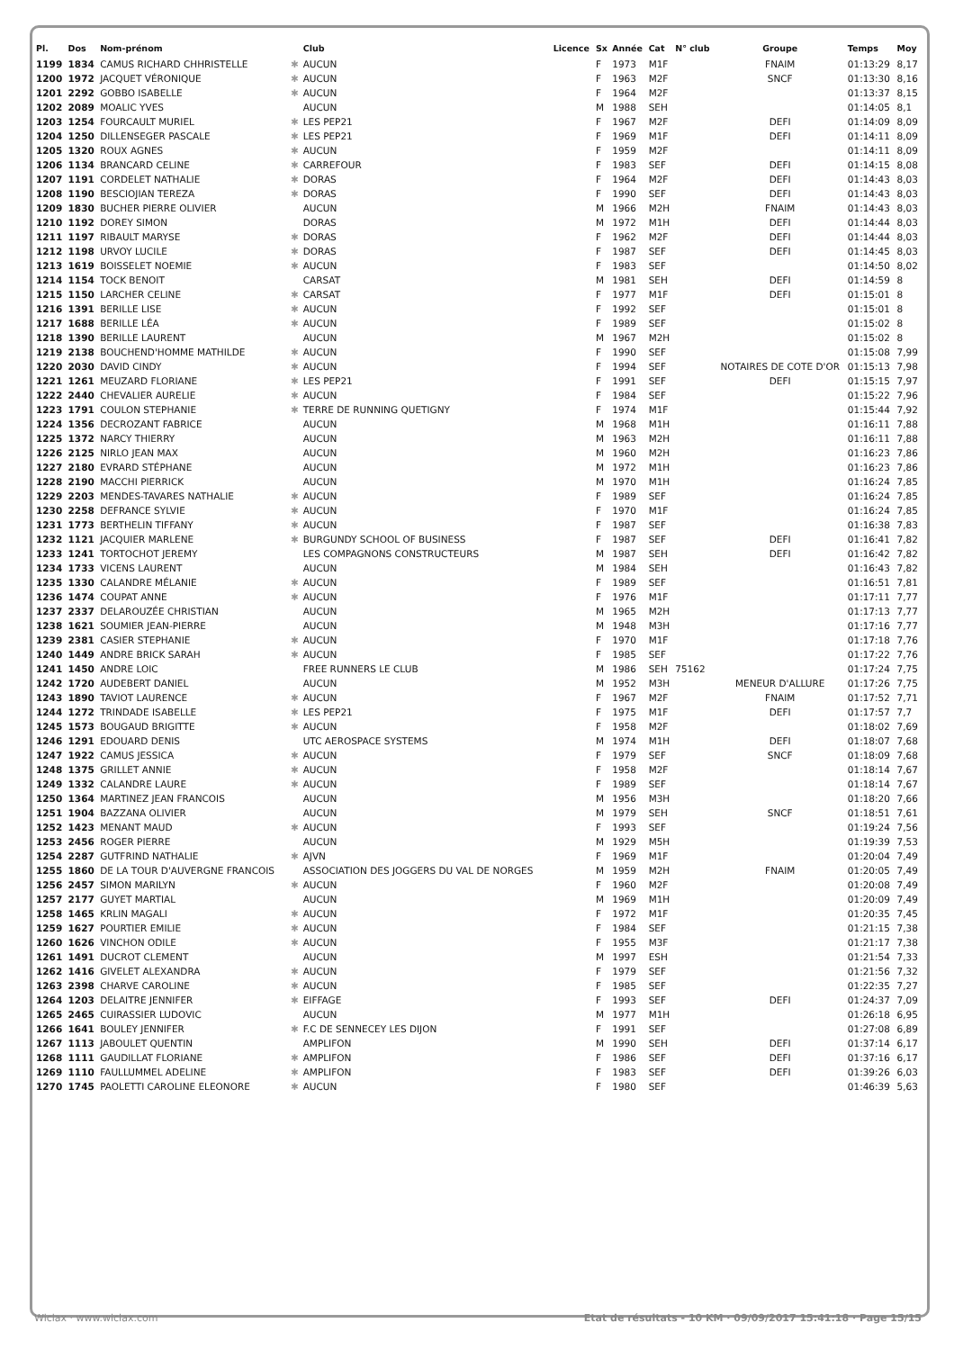| Pl. | Dos | Nom-prénom | | Club | Licence | Sx | Année | Cat | N° club | Groupe | Temps | Moy |
| --- | --- | --- | --- | --- | --- | --- | --- | --- | --- | --- | --- | --- |
| 1199 | 1834 | CAMUS RICHARD CHHRISTELLE | ✱ | AUCUN | | F | 1973 | M1F | | FNAIM | 01:13:29 | 8,17 |
| 1200 | 1972 | JACQUET VÉRONIQUE | ✱ | AUCUN | | F | 1963 | M2F | | SNCF | 01:13:30 | 8,16 |
| 1201 | 2292 | GOBBO ISABELLE | ✱ | AUCUN | | F | 1964 | M2F | | | 01:13:37 | 8,15 |
| 1202 | 2089 | MOALIC YVES | | AUCUN | | M | 1988 | SEH | | | 01:14:05 | 8,1 |
| 1203 | 1254 | FOURCAULT MURIEL | ✱ | LES PEP21 | | F | 1967 | M2F | | DEFI | 01:14:09 | 8,09 |
| 1204 | 1250 | DILLENSEGER PASCALE | ✱ | LES PEP21 | | F | 1969 | M1F | | DEFI | 01:14:11 | 8,09 |
| 1205 | 1320 | ROUX AGNES | ✱ | AUCUN | | F | 1959 | M2F | | | 01:14:11 | 8,09 |
| 1206 | 1134 | BRANCARD CELINE | ✱ | CARREFOUR | | F | 1983 | SEF | | DEFI | 01:14:15 | 8,08 |
| 1207 | 1191 | CORDELET NATHALIE | ✱ | DORAS | | F | 1964 | M2F | | DEFI | 01:14:43 | 8,03 |
| 1208 | 1190 | BESCIOJIAN TEREZA | ✱ | DORAS | | F | 1990 | SEF | | DEFI | 01:14:43 | 8,03 |
| 1209 | 1830 | BUCHER PIERRE OLIVIER | | AUCUN | | M | 1966 | M2H | | FNAIM | 01:14:43 | 8,03 |
| 1210 | 1192 | DOREY SIMON | | DORAS | | M | 1972 | M1H | | DEFI | 01:14:44 | 8,03 |
| 1211 | 1197 | RIBAULT MARYSE | ✱ | DORAS | | F | 1962 | M2F | | DEFI | 01:14:44 | 8,03 |
| 1212 | 1198 | URVOY LUCILE | ✱ | DORAS | | F | 1987 | SEF | | DEFI | 01:14:45 | 8,03 |
| 1213 | 1619 | BOISSELET NOEMIE | ✱ | AUCUN | | F | 1983 | SEF | | | 01:14:50 | 8,02 |
| 1214 | 1154 | TOCK BENOIT | | CARSAT | | M | 1981 | SEH | | DEFI | 01:14:59 | 8 |
| 1215 | 1150 | LARCHER CELINE | ✱ | CARSAT | | F | 1977 | M1F | | DEFI | 01:15:01 | 8 |
| 1216 | 1391 | BERILLE LISE | ✱ | AUCUN | | F | 1992 | SEF | | | 01:15:01 | 8 |
| 1217 | 1688 | BERILLE LÉA | ✱ | AUCUN | | F | 1989 | SEF | | | 01:15:02 | 8 |
| 1218 | 1390 | BERILLE LAURENT | | AUCUN | | M | 1967 | M2H | | | 01:15:02 | 8 |
| 1219 | 2138 | BOUCHEND'HOMME MATHILDE | ✱ | AUCUN | | F | 1990 | SEF | | | 01:15:08 | 7,99 |
| 1220 | 2030 | DAVID CINDY | ✱ | AUCUN | | F | 1994 | SEF | | NOTAIRES DE COTE D'OR | 01:15:13 | 7,98 |
| 1221 | 1261 | MEUZARD FLORIANE | ✱ | LES PEP21 | | F | 1991 | SEF | | DEFI | 01:15:15 | 7,97 |
| 1222 | 2440 | CHEVALIER AURELIE | ✱ | AUCUN | | F | 1984 | SEF | | | 01:15:22 | 7,96 |
| 1223 | 1791 | COULON STEPHANIE | ✱ | TERRE DE RUNNING QUETIGNY | | F | 1974 | M1F | | | 01:15:44 | 7,92 |
| 1224 | 1356 | DECROZANT FABRICE | | AUCUN | | M | 1968 | M1H | | | 01:16:11 | 7,88 |
| 1225 | 1372 | NARCY THIERRY | | AUCUN | | M | 1963 | M2H | | | 01:16:11 | 7,88 |
| 1226 | 2125 | NIRLO JEAN MAX | | AUCUN | | M | 1960 | M2H | | | 01:16:23 | 7,86 |
| 1227 | 2180 | EVRARD STÉPHANE | | AUCUN | | M | 1972 | M1H | | | 01:16:23 | 7,86 |
| 1228 | 2190 | MACCHI PIERRICK | | AUCUN | | M | 1970 | M1H | | | 01:16:24 | 7,85 |
| 1229 | 2203 | MENDES-TAVARES NATHALIE | ✱ | AUCUN | | F | 1989 | SEF | | | 01:16:24 | 7,85 |
| 1230 | 2258 | DEFRANCE SYLVIE | ✱ | AUCUN | | F | 1970 | M1F | | | 01:16:24 | 7,85 |
| 1231 | 1773 | BERTHELIN TIFFANY | ✱ | AUCUN | | F | 1987 | SEF | | | 01:16:38 | 7,83 |
| 1232 | 1121 | JACQUIER MARLENE | ✱ | BURGUNDY SCHOOL OF BUSINESS | | F | 1987 | SEF | | DEFI | 01:16:41 | 7,82 |
| 1233 | 1241 | TORTOCHOT JEREMY | | LES COMPAGNONS CONSTRUCTEURS | | M | 1987 | SEH | | DEFI | 01:16:42 | 7,82 |
| 1234 | 1733 | VICENS LAURENT | | AUCUN | | M | 1984 | SEH | | | 01:16:43 | 7,82 |
| 1235 | 1330 | CALANDRE MÉLANIE | ✱ | AUCUN | | F | 1989 | SEF | | | 01:16:51 | 7,81 |
| 1236 | 1474 | COUPAT ANNE | ✱ | AUCUN | | F | 1976 | M1F | | | 01:17:11 | 7,77 |
| 1237 | 2337 | DELAROUZÉE CHRISTIAN | | AUCUN | | M | 1965 | M2H | | | 01:17:13 | 7,77 |
| 1238 | 1621 | SOUMIER JEAN-PIERRE | | AUCUN | | M | 1948 | M3H | | | 01:17:16 | 7,77 |
| 1239 | 2381 | CASIER STEPHANIE | ✱ | AUCUN | | F | 1970 | M1F | | | 01:17:18 | 7,76 |
| 1240 | 1449 | ANDRE BRICK SARAH | ✱ | AUCUN | | F | 1985 | SEF | | | 01:17:22 | 7,76 |
| 1241 | 1450 | ANDRE LOIC | | FREE RUNNERS LE CLUB | | M | 1986 | SEH | 75162 | | 01:17:24 | 7,75 |
| 1242 | 1720 | AUDEBERT DANIEL | | AUCUN | | M | 1952 | M3H | | MENEUR D'ALLURE | 01:17:26 | 7,75 |
| 1243 | 1890 | TAVIOT LAURENCE | ✱ | AUCUN | | F | 1967 | M2F | | FNAIM | 01:17:52 | 7,71 |
| 1244 | 1272 | TRINDADE ISABELLE | ✱ | LES PEP21 | | F | 1975 | M1F | | DEFI | 01:17:57 | 7,7 |
| 1245 | 1573 | BOUGAUD BRIGITTE | ✱ | AUCUN | | F | 1958 | M2F | | | 01:18:02 | 7,69 |
| 1246 | 1291 | EDOUARD DENIS | | UTC AEROSPACE SYSTEMS | | M | 1974 | M1H | | DEFI | 01:18:07 | 7,68 |
| 1247 | 1922 | CAMUS JESSICA | ✱ | AUCUN | | F | 1979 | SEF | | SNCF | 01:18:09 | 7,68 |
| 1248 | 1375 | GRILLET ANNIE | ✱ | AUCUN | | F | 1958 | M2F | | | 01:18:14 | 7,67 |
| 1249 | 1332 | CALANDRE LAURE | ✱ | AUCUN | | F | 1989 | SEF | | | 01:18:14 | 7,67 |
| 1250 | 1364 | MARTINEZ JEAN FRANCOIS | | AUCUN | | M | 1956 | M3H | | | 01:18:20 | 7,66 |
| 1251 | 1904 | BAZZANA OLIVIER | | AUCUN | | M | 1979 | SEH | | SNCF | 01:18:51 | 7,61 |
| 1252 | 1423 | MENANT MAUD | ✱ | AUCUN | | F | 1993 | SEF | | | 01:19:24 | 7,56 |
| 1253 | 2456 | ROGER PIERRE | | AUCUN | | M | 1929 | M5H | | | 01:19:39 | 7,53 |
| 1254 | 2287 | GUTFRIND NATHALIE | ✱ | AJVN | | F | 1969 | M1F | | | 01:20:04 | 7,49 |
| 1255 | 1860 | DE LA TOUR D'AUVERGNE FRANCOIS | | ASSOCIATION DES JOGGERS DU VAL DE NORGES | | M | 1959 | M2H | | FNAIM | 01:20:05 | 7,49 |
| 1256 | 2457 | SIMON MARILYN | ✱ | AUCUN | | F | 1960 | M2F | | | 01:20:08 | 7,49 |
| 1257 | 2177 | GUYET MARTIAL | | AUCUN | | M | 1969 | M1H | | | 01:20:09 | 7,49 |
| 1258 | 1465 | KRLIN MAGALI | ✱ | AUCUN | | F | 1972 | M1F | | | 01:20:35 | 7,45 |
| 1259 | 1627 | POURTIER EMILIE | ✱ | AUCUN | | F | 1984 | SEF | | | 01:21:15 | 7,38 |
| 1260 | 1626 | VINCHON ODILE | ✱ | AUCUN | | F | 1955 | M3F | | | 01:21:17 | 7,38 |
| 1261 | 1491 | DUCROT CLEMENT | | AUCUN | | M | 1997 | ESH | | | 01:21:54 | 7,33 |
| 1262 | 1416 | GIVELET ALEXANDRA | ✱ | AUCUN | | F | 1979 | SEF | | | 01:21:56 | 7,32 |
| 1263 | 2398 | CHARVE CAROLINE | ✱ | AUCUN | | F | 1985 | SEF | | | 01:22:35 | 7,27 |
| 1264 | 1203 | DELAITRE JENNIFER | ✱ | EIFFAGE | | F | 1993 | SEF | | DEFI | 01:24:37 | 7,09 |
| 1265 | 2465 | CUIRASSIER LUDOVIC | | AUCUN | | M | 1977 | M1H | | | 01:26:18 | 6,95 |
| 1266 | 1641 | BOULEY JENNIFER | ✱ | F.C DE SENNECEY LES DIJON | | F | 1991 | SEF | | | 01:27:08 | 6,89 |
| 1267 | 1113 | JABOULET QUENTIN | | AMPLIFON | | M | 1990 | SEH | | DEFI | 01:37:14 | 6,17 |
| 1268 | 1111 | GAUDILLAT FLORIANE | ✱ | AMPLIFON | | F | 1986 | SEF | | DEFI | 01:37:16 | 6,17 |
| 1269 | 1110 | FAULLUMMEL ADELINE | ✱ | AMPLIFON | | F | 1983 | SEF | | DEFI | 01:39:26 | 6,03 |
| 1270 | 1745 | PAOLETTI CAROLINE ELEONORE | ✱ | AUCUN | | F | 1980 | SEF | | | 01:46:39 | 5,63 |
Wiclax · www.wiclax.com Etat de résultats - 10 KM · 09/09/2017 15:41:18 · Page 15/15